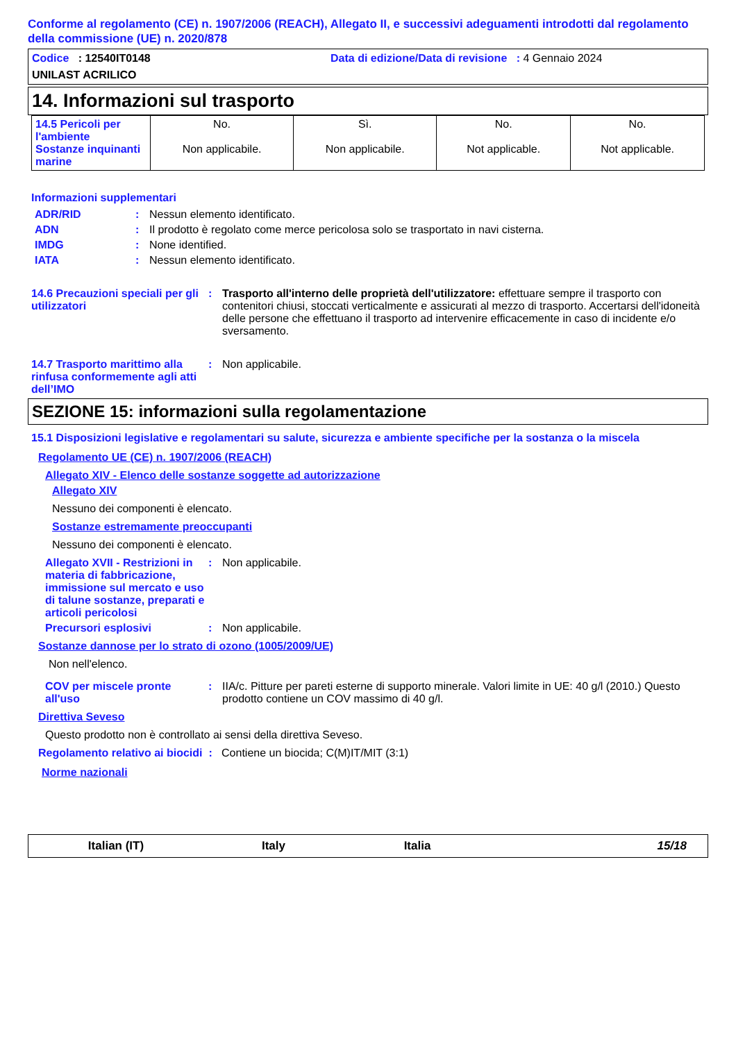Conforme al regolamento (CE) n. 1907/2006 (REACH), Allegato II, e successivi adeguamenti introdotti dal regolamento della commissione (UE) n. 2020/878
Codice : 12540IT0148 Data di edizione/Data di revisione : 4 Gennaio 2024
UNILAST ACRILICO
14. Informazioni sul trasporto
| 14.5 Pericoli per l'ambiente Sostanze inquinanti marine | No. Non applicabile. | Sì. Non applicabile. | No. Not applicable. | No. Not applicable. |
Informazioni supplementari
ADR/RID : Nessun elemento identificato.
ADN : Il prodotto è regolato come merce pericolosa solo se trasportato in navi cisterna.
IMDG : None identified.
IATA : Nessun elemento identificato.
14.6 Precauzioni speciali per gli utilizzatori
: Trasporto all'interno delle proprietà dell'utilizzatore: effettuare sempre il trasporto con contenitori chiusi, stoccati verticalmente e assicurati al mezzo di trasporto. Accertarsi dell'idoneità delle persone che effettuano il trasporto ad intervenire efficacemente in caso di incidente e/o sversamento.
14.7 Trasporto marittimo alla rinfusa conformemente agli atti dell’IMO
: Non applicabile.
SEZIONE 15: informazioni sulla regolamentazione
15.1 Disposizioni legislative e regolamentari su salute, sicurezza e ambiente specifiche per la sostanza o la miscela
Regolamento UE (CE) n. 1907/2006 (REACH)
Allegato XIV - Elenco delle sostanze soggette ad autorizzazione
Allegato XIV
Nessuno dei componenti è elencato.
Sostanze estremamente preoccupanti
Nessuno dei componenti è elencato.
Allegato XVII - Restrizioni in materia di fabbricazione, immissione sul mercato e uso di talune sostanze, preparati e articoli pericolosi
: Non applicabile.
Precursori esplosivi : Non applicabile.
Sostanze dannose per lo strato di ozono (1005/2009/UE)
Non nell'elenco.
COV per miscele pronte all'uso
: IIA/c. Pitture per pareti esterne di supporto minerale. Valori limite in UE: 40 g/l (2010.) Questo prodotto contiene un COV massimo di 40 g/l.
Direttiva Seveso
Questo prodotto non è controllato ai sensi della direttiva Seveso.
Regolamento relativo ai biocidi : Contiene un biocida; C(M)IT/MIT (3:1)
Norme nazionali
| Italian (IT) | Italy | Italia | 15/18 |